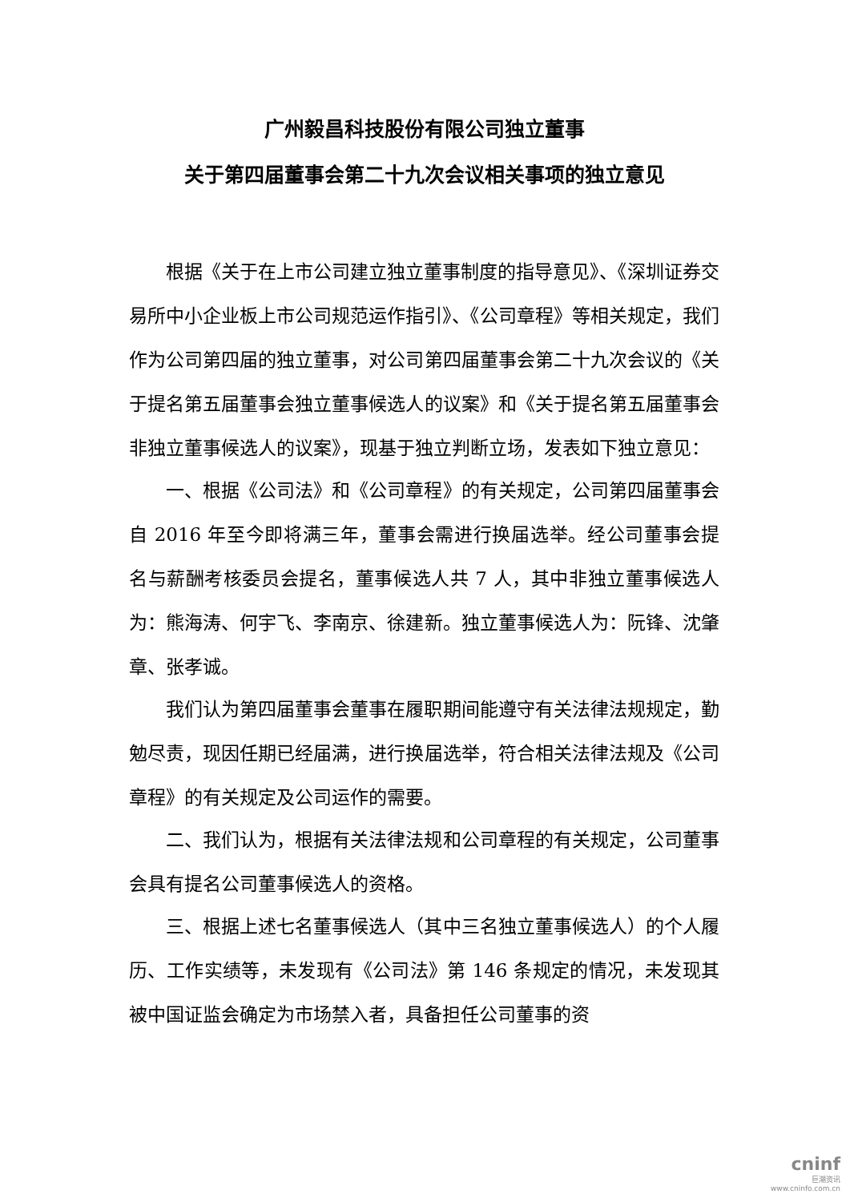广州毅昌科技股份有限公司独立董事
关于第四届董事会第二十九次会议相关事项的独立意见
根据《关于在上市公司建立独立董事制度的指导意见》、《深圳证券交易所中小企业板上市公司规范运作指引》、《公司章程》等相关规定，我们作为公司第四届的独立董事，对公司第四届董事会第二十九次会议的《关于提名第五届董事会独立董事候选人的议案》和《关于提名第五届董事会非独立董事候选人的议案》，现基于独立判断立场，发表如下独立意见：
一、根据《公司法》和《公司章程》的有关规定，公司第四届董事会自 2016 年至今即将满三年，董事会需进行换届选举。经公司董事会提名与薪酬考核委员会提名，董事候选人共 7 人，其中非独立董事候选人为：熊海涛、何宇飞、李南京、徐建新。独立董事候选人为：阮锋、沈肇章、张孝诚。
我们认为第四届董事会董事在履职期间能遵守有关法律法规规定，勤勉尽责，现因任期已经届满，进行换届选举，符合相关法律法规及《公司章程》的有关规定及公司运作的需要。
二、我们认为，根据有关法律法规和公司章程的有关规定，公司董事会具有提名公司董事候选人的资格。
三、根据上述七名董事候选人（其中三名独立董事候选人）的个人履历、工作实绩等，未发现有《公司法》第 146 条规定的情况，未发现其被中国证监会确定为市场禁入者，具备担任公司董事的资
cninf
巨潮资讯
www.cninfo.com.cn